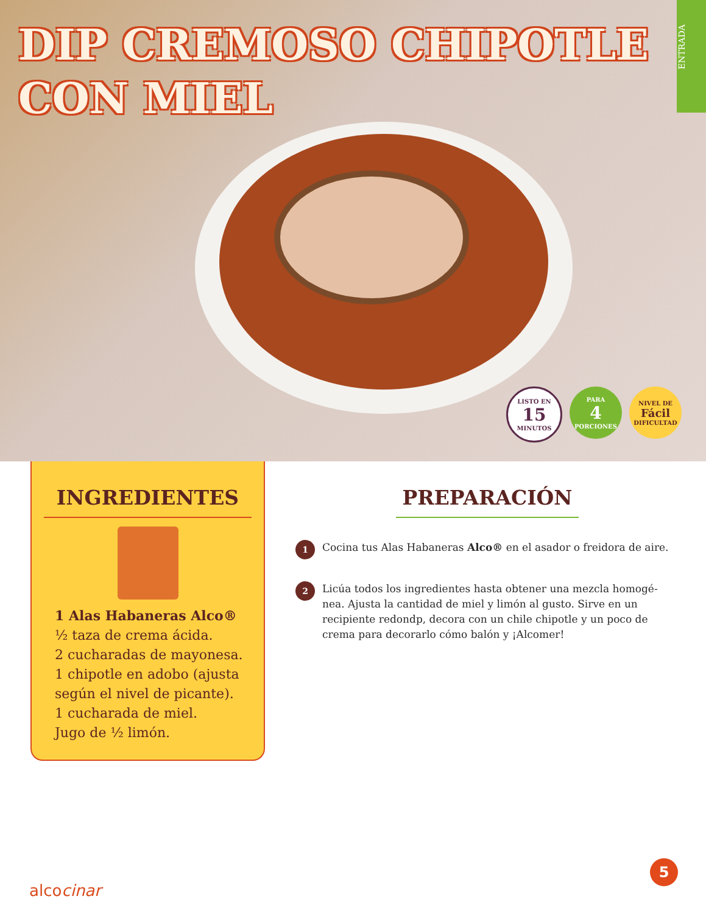DIP CREMOSO CHIPOTLE
CON MIEL
ENTRADA
LISTO EN
15
MINUTOS
PARA
4
PORCIONES
NIVEL DE
Fácil
DIFICULTAD
INGREDIENTES
1 Alas Habaneras Alco®
½ taza de crema ácida.
2 cucharadas de mayonesa.
1 chipotle en adobo (ajusta según el nivel de picante).
1 cucharada de miel.
Jugo de ½ limón.
PREPARACIÓN
1
Cocina tus Alas Habaneras Alco® en el asador o freidora de aire.
2
Licúa todos los ingredientes hasta obtener una mezcla homogé-nea. Ajusta la cantidad de miel y limón al gusto. Sirve en un recipiente redondp, decora con un chile chipotle y un poco de crema para decorarlo cómo balón y ¡Alcomer!
alcocinar
5